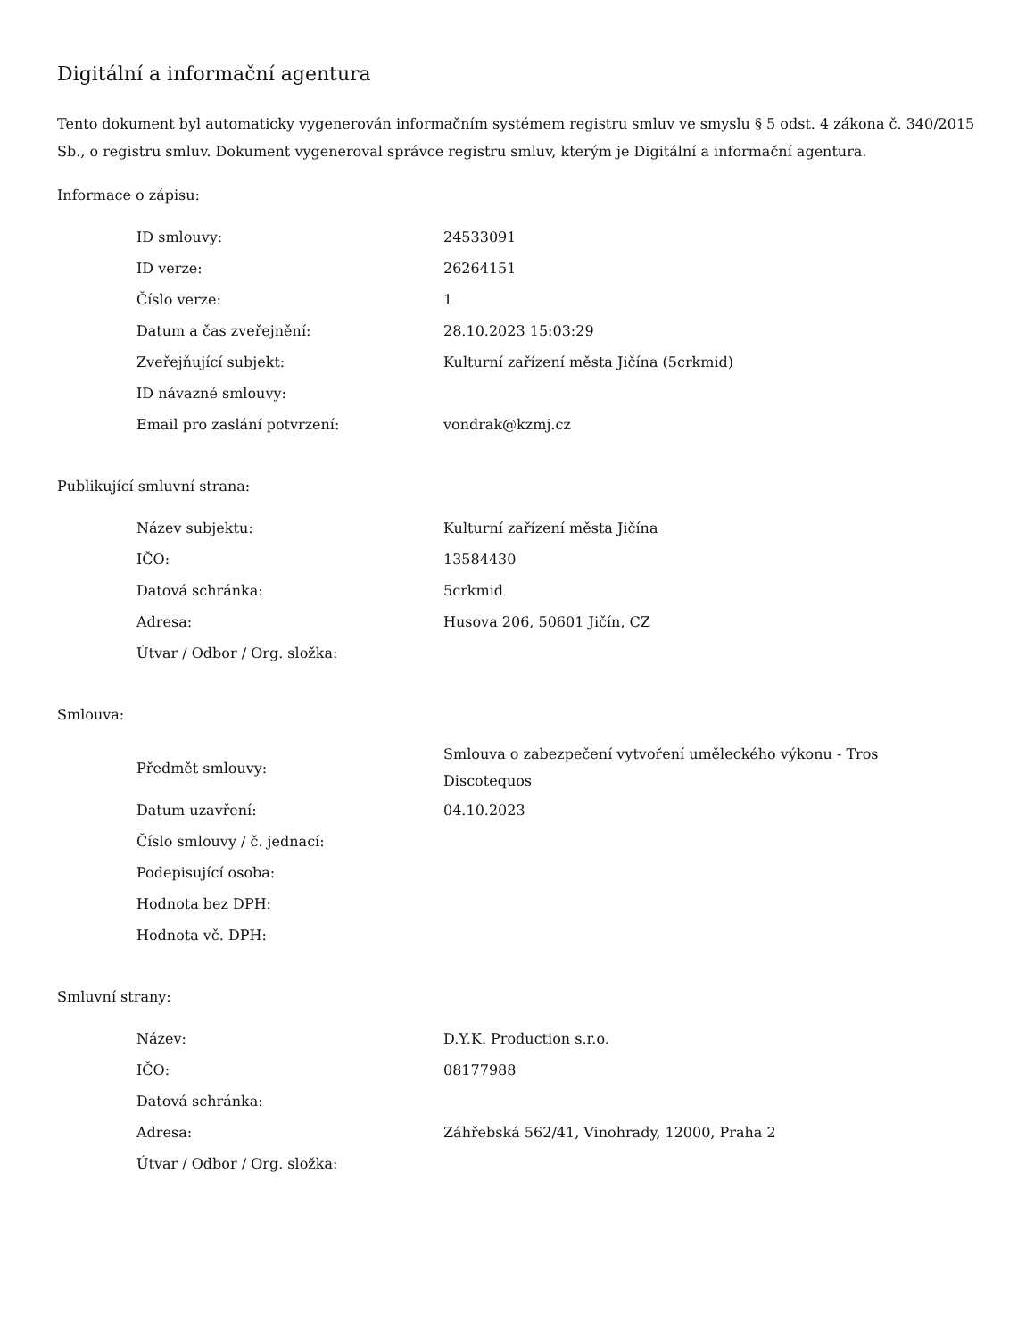Digitální a informační agentura
Tento dokument byl automaticky vygenerován informačním systémem registru smluv ve smyslu § 5 odst. 4 zákona č. 340/2015 Sb., o registru smluv. Dokument vygeneroval správce registru smluv, kterým je Digitální a informační agentura.
Informace o zápisu:
| ID smlouvy: | 24533091 |
| ID verze: | 26264151 |
| Číslo verze: | 1 |
| Datum a čas zveřejnění: | 28.10.2023 15:03:29 |
| Zveřejňující subjekt: | Kulturní zařízení města Jičína (5crkmid) |
| ID návazné smlouvy: | |
| Email pro zaslání potvrzení: | vondrak@kzmj.cz |
Publikující smluvní strana:
| Název subjektu: | Kulturní zařízení města Jičína |
| IČO: | 13584430 |
| Datová schránka: | 5crkmid |
| Adresa: | Husova 206, 50601 Jičín, CZ |
| Útvar / Odbor / Org. složka: | |
Smlouva:
| Předmět smlouvy: | Smlouva o zabezpečení vytvoření uměleckého výkonu - Tros Discotequos |
| Datum uzavření: | 04.10.2023 |
| Číslo smlouvy / č. jednací: | |
| Podepisující osoba: | |
| Hodnota bez DPH: | |
| Hodnota vč. DPH: | |
Smluvní strany:
| Název: | D.Y.K. Production s.r.o. |
| IČO: | 08177988 |
| Datová schránka: | |
| Adresa: | Záhřebská 562/41, Vinohrady, 12000, Praha 2 |
| Útvar / Odbor / Org. složka: | |